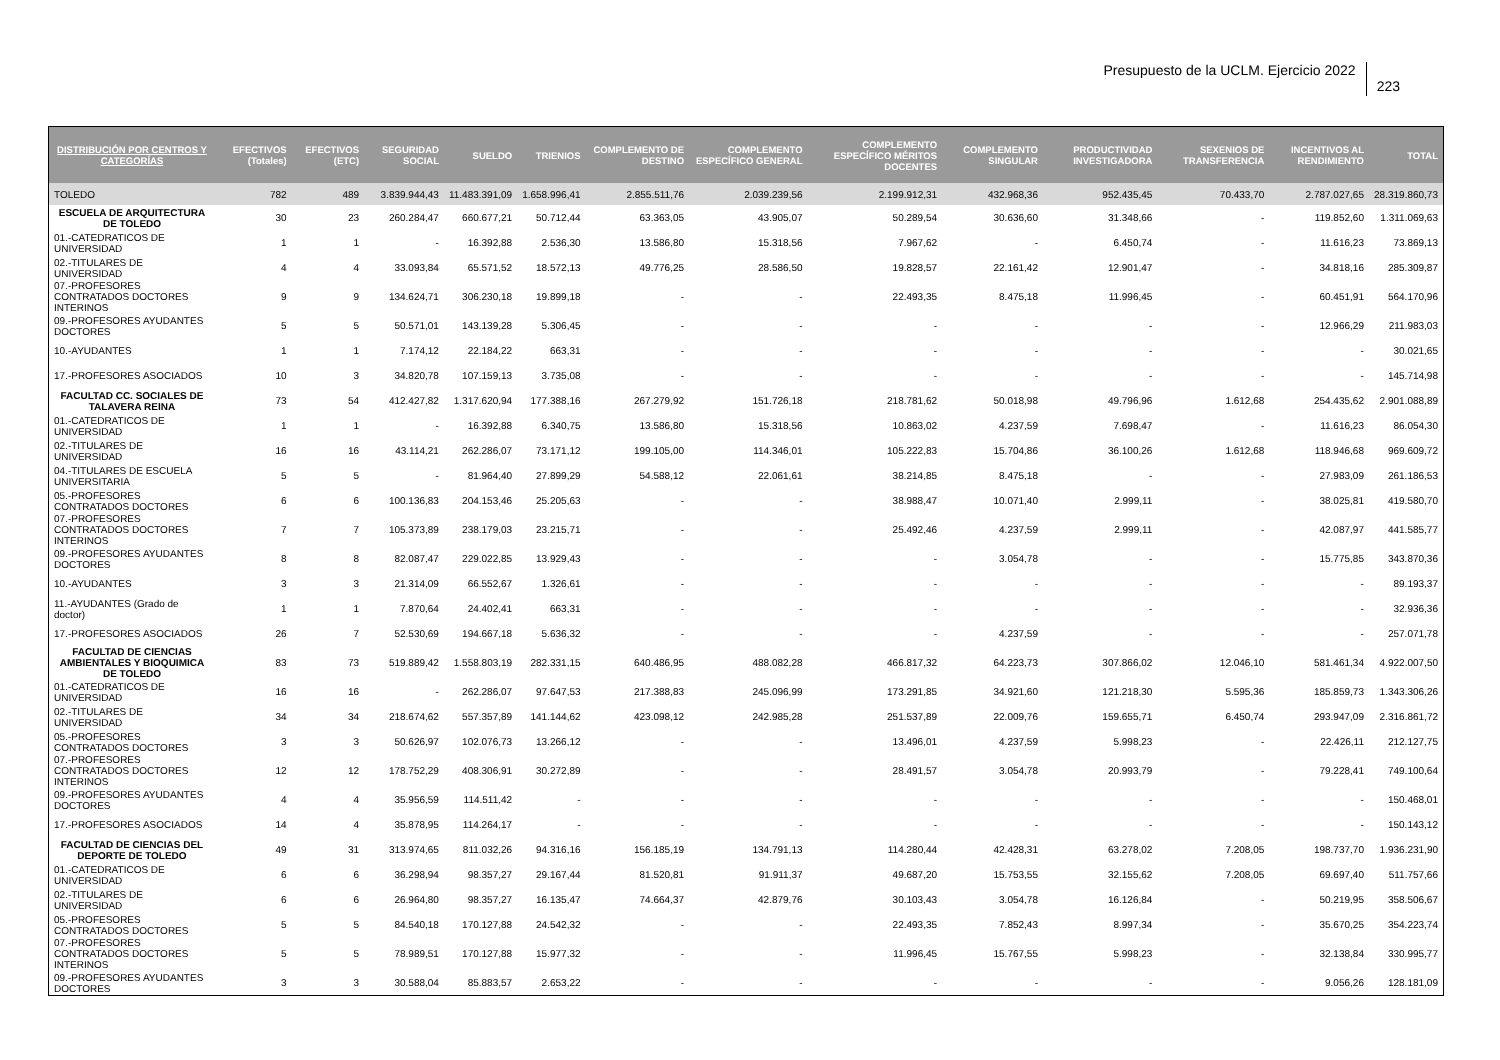Presupuesto de la UCLM. Ejercicio 2022
223
| DISTRIBUCIÓN POR CENTROS Y CATEGORÍAS | EFECTIVOS (Totales) | EFECTIVOS (ETC) | SEGURIDAD SOCIAL | SUELDO | TRIENIOS | COMPLEMENTO DE DESTINO | COMPLEMENTO ESPECÍFICO GENERAL | COMPLEMENTO ESPECÍFICO MÉRITOS DOCENTES | COMPLEMENTO SINGULAR | PRODUCTIVIDAD INVESTIGADORA | SEXENIOS DE TRANSFERENCIA | INCENTIVOS AL RENDIMIENTO | TOTAL |
| --- | --- | --- | --- | --- | --- | --- | --- | --- | --- | --- | --- | --- | --- |
| TOLEDO | 782 | 489 | 3.839.944,43 | 11.483.391,09 | 1.658.996,41 | 2.855.511,76 | 2.039.239,56 | 2.199.912,31 | 432.968,36 | 952.435,45 | 70.433,70 | 2.787.027,65 | 28.319.860,73 |
| ESCUELA DE ARQUITECTURA DE TOLEDO | 30 | 23 | 260.284,47 | 660.677,21 | 50.712,44 | 63.363,05 | 43.905,07 | 50.289,54 | 30.636,60 | 31.348,66 | - | 119.852,60 | 1.311.069,63 |
| 01.-CATEDRATICOS DE UNIVERSIDAD | 1 | 1 | - | 16.392,88 | 2.536,30 | 13.586,80 | 15.318,56 | 7.967,62 | - | 6.450,74 | - | 11.616,23 | 73.869,13 |
| 02.-TITULARES DE UNIVERSIDAD | 4 | 4 | 33.093,84 | 65.571,52 | 18.572,13 | 49.776,25 | 28.586,50 | 19.828,57 | 22.161,42 | 12.901,47 | - | 34.818,16 | 285.309,87 |
| 07.-PROFESORES CONTRATADOS DOCTORES INTERINOS | 9 | 9 | 134.624,71 | 306.230,18 | 19.899,18 | - | - | 22.493,35 | 8.475,18 | 11.996,45 | - | 60.451,91 | 564.170,96 |
| 09.-PROFESORES AYUDANTES DOCTORES | 5 | 5 | 50.571,01 | 143.139,28 | 5.306,45 | - | - | - | - | - | - | 12.966,29 | 211.983,03 |
| 10.-AYUDANTES | 1 | 1 | 7.174,12 | 22.184,22 | 663,31 | - | - | - | - | - | - | - | 30.021,65 |
| 17.-PROFESORES ASOCIADOS | 10 | 3 | 34.820,78 | 107.159,13 | 3.735,08 | - | - | - | - | - | - | - | 145.714,98 |
| FACULTAD CC. SOCIALES DE TALAVERA REINA | 73 | 54 | 412.427,82 | 1.317.620,94 | 177.388,16 | 267.279,92 | 151.726,18 | 218.781,62 | 50.018,98 | 49.796,96 | 1.612,68 | 254.435,62 | 2.901.088,89 |
| 01.-CATEDRATICOS DE UNIVERSIDAD | 1 | 1 | - | 16.392,88 | 6.340,75 | 13.586,80 | 15.318,56 | 10.863,02 | 4.237,59 | 7.698,47 | - | 11.616,23 | 86.054,30 |
| 02.-TITULARES DE UNIVERSIDAD | 16 | 16 | 43.114,21 | 262.286,07 | 73.171,12 | 199.105,00 | 114.346,01 | 105.222,83 | 15.704,86 | 36.100,26 | 1.612,68 | 118.946,68 | 969.609,72 |
| 04.-TITULARES DE ESCUELA UNIVERSITARIA | 5 | 5 | - | 81.964,40 | 27.899,29 | 54.588,12 | 22.061,61 | 38.214,85 | 8.475,18 | - | - | 27.983,09 | 261.186,53 |
| 05.-PROFESORES CONTRATADOS DOCTORES | 6 | 6 | 100.136,83 | 204.153,46 | 25.205,63 | - | - | 38.988,47 | 10.071,40 | 2.999,11 | - | 38.025,81 | 419.580,70 |
| 07.-PROFESORES CONTRATADOS DOCTORES INTERINOS | 7 | 7 | 105.373,89 | 238.179,03 | 23.215,71 | - | - | 25.492,46 | 4.237,59 | 2.999,11 | - | 42.087,97 | 441.585,77 |
| 09.-PROFESORES AYUDANTES DOCTORES | 8 | 8 | 82.087,47 | 229.022,85 | 13.929,43 | - | - | - | 3.054,78 | - | - | 15.775,85 | 343.870,36 |
| 10.-AYUDANTES | 3 | 3 | 21.314,09 | 66.552,67 | 1.326,61 | - | - | - | - | - | - | - | 89.193,37 |
| 11.-AYUDANTES (Grado de doctor) | 1 | 1 | 7.870,64 | 24.402,41 | 663,31 | - | - | - | - | - | - | - | 32.936,36 |
| 17.-PROFESORES ASOCIADOS | 26 | 7 | 52.530,69 | 194.667,18 | 5.636,32 | - | - | - | 4.237,59 | - | - | - | 257.071,78 |
| FACULTAD DE CIENCIAS AMBIENTALES Y BIOQUIMICA DE TOLEDO | 83 | 73 | 519.889,42 | 1.558.803,19 | 282.331,15 | 640.486,95 | 488.082,28 | 466.817,32 | 64.223,73 | 307.866,02 | 12.046,10 | 581.461,34 | 4.922.007,50 |
| 01.-CATEDRATICOS DE UNIVERSIDAD | 16 | 16 | - | 262.286,07 | 97.647,53 | 217.388,83 | 245.096,99 | 173.291,85 | 34.921,60 | 121.218,30 | 5.595,36 | 185.859,73 | 1.343.306,26 |
| 02.-TITULARES DE UNIVERSIDAD | 34 | 34 | 218.674,62 | 557.357,89 | 141.144,62 | 423.098,12 | 242.985,28 | 251.537,89 | 22.009,76 | 159.655,71 | 6.450,74 | 293.947,09 | 2.316.861,72 |
| 05.-PROFESORES CONTRATADOS DOCTORES | 3 | 3 | 50.626,97 | 102.076,73 | 13.266,12 | - | - | 13.496,01 | 4.237,59 | 5.998,23 | - | 22.426,11 | 212.127,75 |
| 07.-PROFESORES CONTRATADOS DOCTORES INTERINOS | 12 | 12 | 178.752,29 | 408.306,91 | 30.272,89 | - | - | 28.491,57 | 3.054,78 | 20.993,79 | - | 79.228,41 | 749.100,64 |
| 09.-PROFESORES AYUDANTES DOCTORES | 4 | 4 | 35.956,59 | 114.511,42 | - | - | - | - | - | - | - | - | 150.468,01 |
| 17.-PROFESORES ASOCIADOS | 14 | 4 | 35.878,95 | 114.264,17 | - | - | - | - | - | - | - | - | 150.143,12 |
| FACULTAD DE CIENCIAS DEL DEPORTE DE TOLEDO | 49 | 31 | 313.974,65 | 811.032,26 | 94.316,16 | 156.185,19 | 134.791,13 | 114.280,44 | 42.428,31 | 63.278,02 | 7.208,05 | 198.737,70 | 1.936.231,90 |
| 01.-CATEDRATICOS DE UNIVERSIDAD | 6 | 6 | 36.298,94 | 98.357,27 | 29.167,44 | 81.520,81 | 91.911,37 | 49.687,20 | 15.753,55 | 32.155,62 | 7.208,05 | 69.697,40 | 511.757,66 |
| 02.-TITULARES DE UNIVERSIDAD | 6 | 6 | 26.964,80 | 98.357,27 | 16.135,47 | 74.664,37 | 42.879,76 | 30.103,43 | 3.054,78 | 16.126,84 | - | 50.219,95 | 358.506,67 |
| 05.-PROFESORES CONTRATADOS DOCTORES | 5 | 5 | 84.540,18 | 170.127,88 | 24.542,32 | - | - | 22.493,35 | 7.852,43 | 8.997,34 | - | 35.670,25 | 354.223,74 |
| 07.-PROFESORES CONTRATADOS DOCTORES INTERINOS | 5 | 5 | 78.989,51 | 170.127,88 | 15.977,32 | - | - | 11.996,45 | 15.767,55 | 5.998,23 | - | 32.138,84 | 330.995,77 |
| 09.-PROFESORES AYUDANTES DOCTORES | 3 | 3 | 30.588,04 | 85.883,57 | 2.653,22 | - | - | - | - | - | - | 9.056,26 | 128.181,09 |